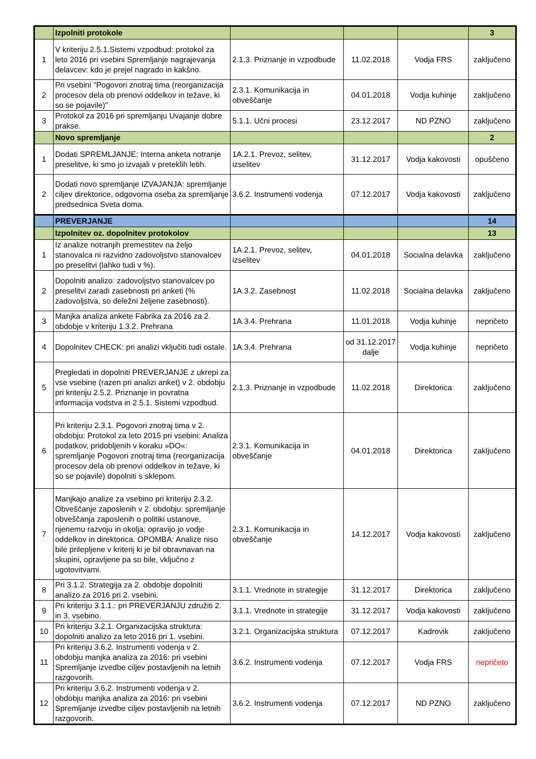| | Izpolniti protokole | | | | 3 |
| 1 | V kriteriju 2.5.1.Sistemi vzpodbud: protokol za leto 2016 pri vsebini Spremljanje nagrajevanja delavcev: kdo je prejel nagrado in kakšno. | 2.1.3. Priznanje in vzpodbude | 11.02.2018 | Vodja FRS | zaključeno |
| 2 | Pri vsebini "Pogovori znotraj tima (reorganizacija procesov dela ob prenovi oddelkov in težave, ki so se pojavile)" | 2.3.1. Komunikacija in obveščanje | 04.01.2018 | Vodja kuhinje | zaključeno |
| 3 | Protokol za 2016 pri spremljanju Uvajanje dobre prakse. | 5.1.1. Učni procesi | 23.12.2017 | ND PZNO | zaključeno |
| | Novo spremljanje | | | | 2 |
| 1 | Dodati SPREMLJANJE: Interna anketa notranje preselitve, ki smo jo izvajali v preteklih letih. | 1A.2.1. Prevoz, selitev, izselitev | 31.12.2017 | Vodja kakovosti | opuščeno |
| 2 | Dodati novo spremljanje IZVAJANJA: spremljanje ciljev direktorice, odgovorna oseba za spremljanje predsednica Sveta doma. | 3.6.2. Instrumenti vodenja | 07.12.2017 | Vodja kakovosti | zaključeno |
| | PREVERJANJE | | | | 14 |
| | Izpolnitev oz. dopolnitev protokolov | | | | 13 |
| 1 | Iz analize notranjih premestitev na željo stanovalca ni razvidno zadovoljstvo stanovalcev po preselitvi (lahko tudi v %). | 1A.2.1. Prevoz, selitev, izselitev | 04.01.2018 | Socialna delavka | zaključeno |
| 2 | Dopolniti analizo: zadovoljstvo stanovalcev po preselitvi zaradi zasebnosti pri anketi (% zadovoljstva, so deležni željene zasebnosti). | 1A.3.2. Zasebnost | 11.02.2018 | Socialna delavka | zaključeno |
| 3 | Manjka analiza ankete Fabrika za 2016 za 2. obdobje v kriteriju 1.3.2. Prehrana | 1A.3.4. Prehrana | 11.01.2018 | Vodja kuhinje | nepričeto |
| 4 | Dopolnitev CHECK: pri analizi vključiti tudi ostale. | 1A.3.4. Prehrana | od 31.12.2017 dalje | Vodja kuhinje | nepričeto |
| 5 | Pregledati in dopolniti PREVERJANJE z ukrepi za vse vsebine (razen pri analizi anket) v 2. obdobju pri kriteriju 2.5.2. Priznanje in povratna informacija vodstva in 2.5.1. Sistemi vzpodbud. | 2.1.3. Priznanje in vzpodbude | 11.02.2018 | Direktorica | zaključeno |
| 6 | Pri kriteriju 2.3.1. Pogovori znotraj tima v 2. obdobju: Protokol za leto 2015 pri vsebini: Analiza podatkov, pridobljenih v koraku »DO«: spremljanje Pogovori znotraj tima (reorganizacija procesov dela ob prenovi oddelkov in težave, ki so se pojavile) dopolniti s sklepom. | 2.3.1. Komunikacija in obveščanje | 04.01.2018 | Direktorica | zaključeno |
| 7 | Manjkajo analize za vsebino pri kriteriju 2.3.2. Obveščanje zaposlenih v 2. obdobju: spremljanje obveščanja zaposlenih o politiki ustanove, njenemu razvoju in okolja; opravijo jo vodje oddelkov in direktorica. OPOMBA: Analize niso bile prilepljene v kriterij ki je bil obravnavan na skupini, opravljene pa so bile, vključno z ugotovitvami. | 2.3.1. Komunikacija in obveščanje | 14.12.2017 | Vodja kakovosti | zaključeno |
| 8 | Pri 3.1.2. Strategija za 2. obdobje dopolniti analizo za 2016 pri 2. vsebini. | 3.1.1. Vrednote in strategije | 31.12.2017 | Direktorica | zaključeno |
| 9 | Pri kriteriju 3.1.1.: pri PREVERJANJU združiti 2. in 3. vsebino. | 3.1.1. Vrednote in strategije | 31.12.2017 | Vodja kakovosti | zaključeno |
| 10 | Pri kriteriju 3.2.1. Organizacijska struktura: dopolniti analizo za leto 2016 pri 1. vsebini. | 3.2.1. Organizacijska struktura | 07.12.2017 | Kadrovik | zaključeno |
| 11 | Pri kriteriju 3.6.2. Instrumenti vodenja v 2. obdobju manjka analiza za 2016: pri vsebini Spremljanje izvedbe ciljev postavljenih na letnih razgovorih. | 3.6.2. Instrumenti vodenja | 07.12.2017 | Vodja FRS | nepričeto |
| 12 | Pri kriteriju 3.6.2. Instrumenti vodenja v 2. obdobju manjka analiza za 2016: pri vsebini Spremljanje izvedbe ciljev postavljenih na letnih razgovorih. | 3.6.2. Instrumenti vodenja | 07.12.2017 | ND PZNO | zaključeno |